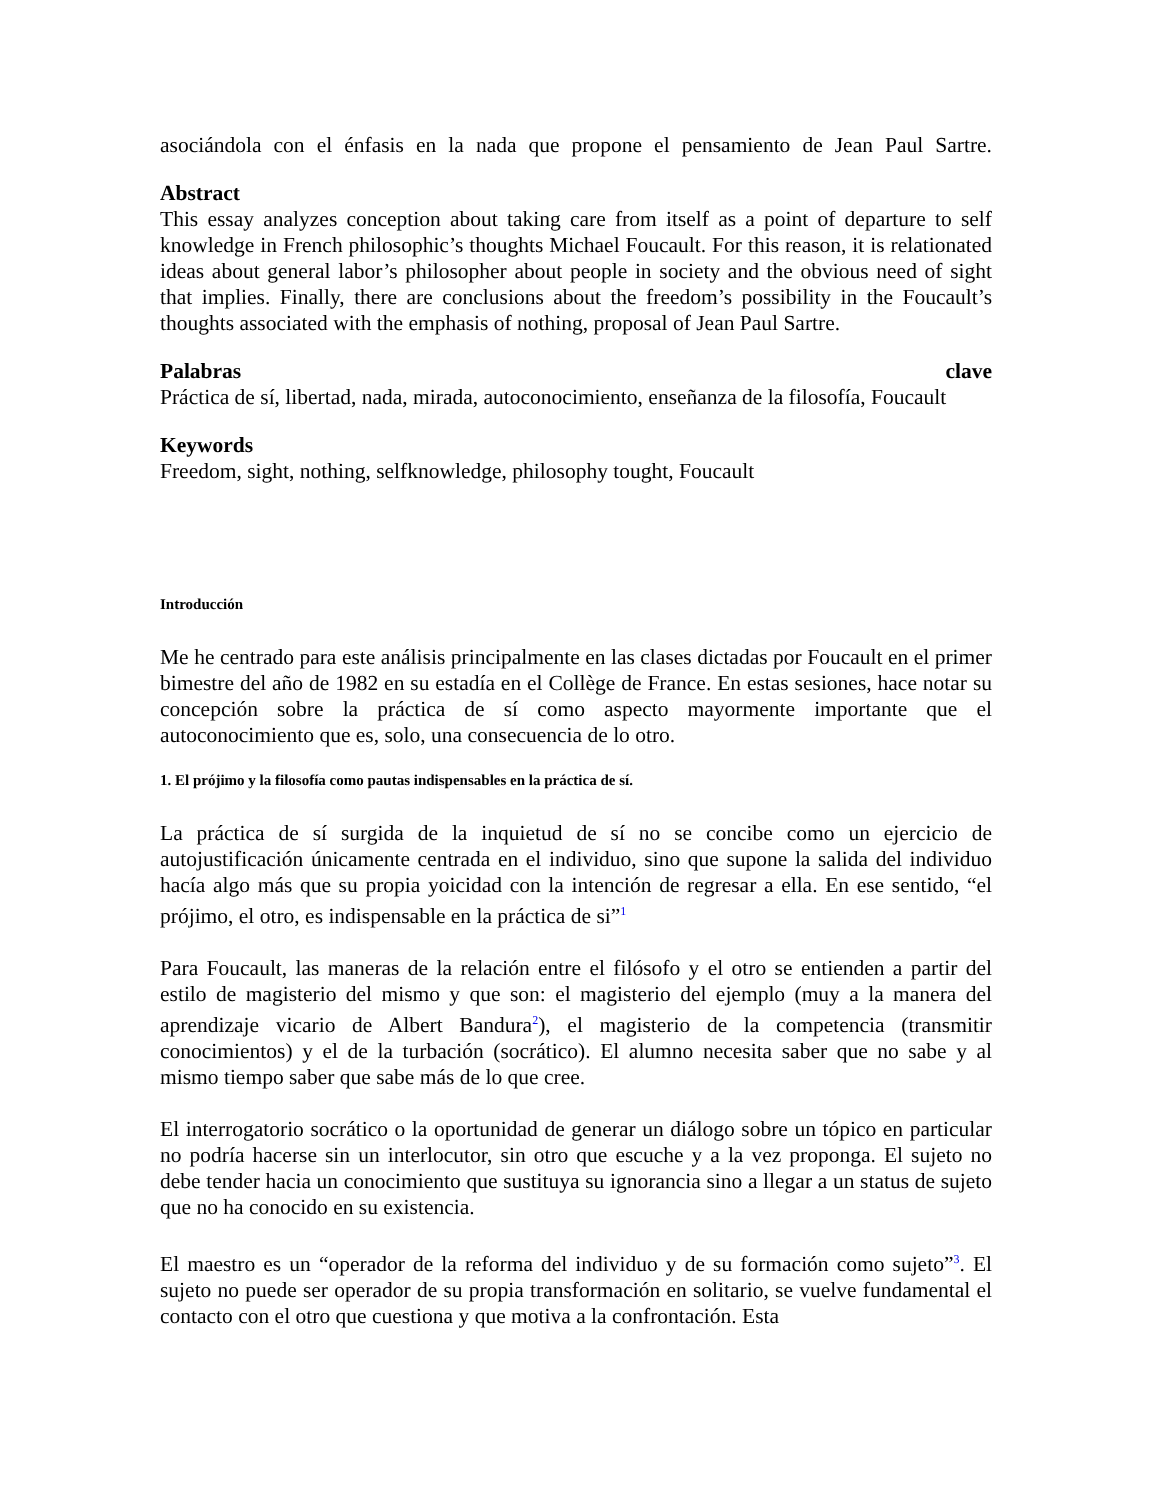asociándola con el énfasis en la nada que propone el pensamiento de Jean Paul Sartre.
Abstract
This essay analyzes conception about taking care from itself as a point of departure to self knowledge in French philosophic’s thoughts Michael Foucault. For this reason, it is relationated ideas about general labor’s philosopher about people in society and the obvious need of sight that implies. Finally, there are conclusions about the freedom’s possibility in the Foucault’s thoughts associated with the emphasis of nothing, proposal of Jean Paul Sartre.
Palabras clave
Práctica de sí, libertad, nada, mirada, autoconocimiento, enseñanza de la filosofía, Foucault
Keywords
Freedom, sight, nothing, selfknowledge, philosophy tought, Foucault
Introducción
Me he centrado para este análisis principalmente en las clases dictadas por Foucault en el primer bimestre del año de 1982 en su estadía en el Collège de France. En estas sesiones, hace notar su concepción sobre la práctica de sí como aspecto mayormente importante que el autoconocimiento que es, solo, una consecuencia de lo otro.
1. El prójimo y la filosofía como pautas indispensables en la práctica de sí.
La práctica de sí surgida de la inquietud de sí no se concibe como un ejercicio de autojustificación únicamente centrada en el individuo, sino que supone la salida del individuo hacía algo más que su propia yoicidad con la intención de regresar a ella. En ese sentido, “el prójimo, el otro, es indispensable en la práctica de si”<sup>1</sup>
Para Foucault, las maneras de la relación entre el filósofo y el otro se entienden a partir del estilo de magisterio del mismo y que son: el magisterio del ejemplo (muy a la manera del aprendizaje vicario de Albert Bandura<sup>2</sup>), el magisterio de la competencia (transmitir conocimientos) y el de la turbación (socrático). El alumno necesita saber que no sabe y al mismo tiempo saber que sabe más de lo que cree.
El interrogatorio socrático o la oportunidad de generar un diálogo sobre un tópico en particular no podría hacerse sin un interlocutor, sin otro que escuche y a la vez proponga. El sujeto no debe tender hacia un conocimiento que sustituya su ignorancia sino a llegar a un status de sujeto que no ha conocido en su existencia.
El maestro es un “operador de la reforma del individuo y de su formación como sujeto”<sup>3</sup>. El sujeto no puede ser operador de su propia transformación en solitario, se vuelve fundamental el contacto con el otro que cuestiona y que motiva a la confrontación. Esta